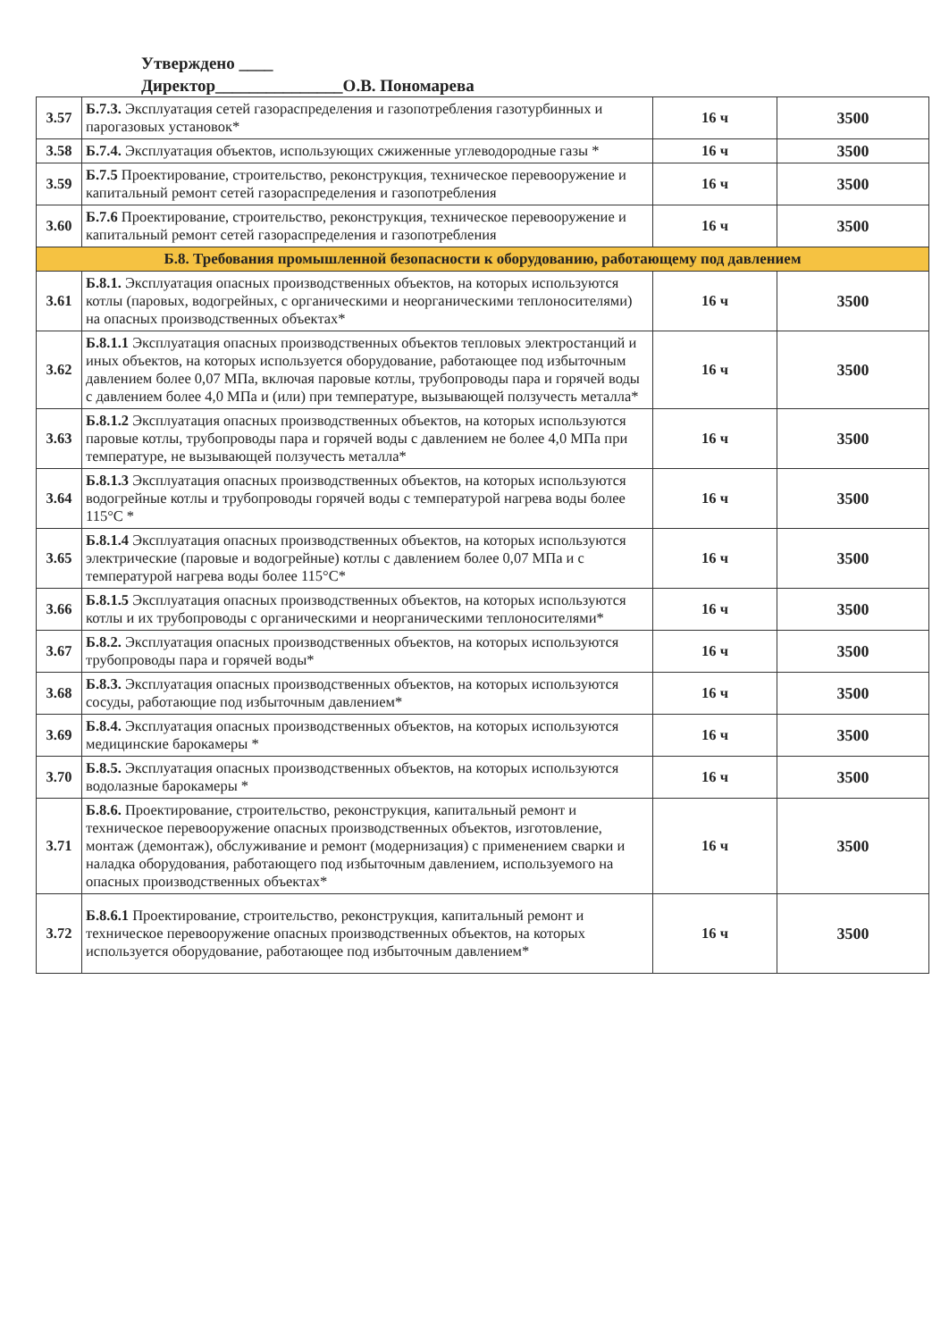Утверждено ____
Директор_______________О.В. Пономарева
| 3.57 | Б.7.3. Эксплуатация сетей газораспределения и газопотребления газотурбинных и парогазовых установок* | 16 ч | 3500 |
| 3.58 | Б.7.4. Эксплуатация объектов, использующих сжиженные углеводородные газы * | 16 ч | 3500 |
| 3.59 | Б.7.5 Проектирование, строительство, реконструкция, техническое перевооружение и капитальный ремонт сетей газораспределения и газопотребления | 16 ч | 3500 |
| 3.60 | Б.7.6 Проектирование, строительство, реконструкция, техническое перевооружение и капитальный ремонт сетей газораспределения и газопотребления | 16 ч | 3500 |
| Б.8. Требования промышленной безопасности к оборудованию, работающему под давлением | | | |
| 3.61 | Б.8.1. Эксплуатация опасных производственных объектов, на которых используются котлы (паровых, водогрейных, с органическими и неорганическими теплоносителями) на опасных производственных объектах* | 16 ч | 3500 |
| 3.62 | Б.8.1.1 Эксплуатация опасных производственных объектов тепловых электростанций и иных объектов, на которых используется оборудование, работающее под избыточным давлением более 0,07 МПа, включая паровые котлы, трубопроводы пара и горячей воды с давлением более 4,0 МПа и (или) при температуре, вызывающей ползучесть металла* | 16 ч | 3500 |
| 3.63 | Б.8.1.2 Эксплуатация опасных производственных объектов, на которых используются паровые котлы, трубопроводы пара и горячей воды с давлением не более 4,0 МПа при температуре, не вызывающей ползучесть металла* | 16 ч | 3500 |
| 3.64 | Б.8.1.3 Эксплуатация опасных производственных объектов, на которых используются водогрейные котлы и трубопроводы горячей воды с температурой нагрева воды более 115°С * | 16 ч | 3500 |
| 3.65 | Б.8.1.4 Эксплуатация опасных производственных объектов, на которых используются электрические (паровые и водогрейные) котлы с давлением более 0,07 МПа и с температурой нагрева воды более 115°С* | 16 ч | 3500 |
| 3.66 | Б.8.1.5 Эксплуатация опасных производственных объектов, на которых используются котлы и их трубопроводы с органическими и неорганическими теплоносителями* | 16 ч | 3500 |
| 3.67 | Б.8.2. Эксплуатация опасных производственных объектов, на которых используются трубопроводы пара и горячей воды* | 16 ч | 3500 |
| 3.68 | Б.8.3. Эксплуатация опасных производственных объектов, на которых используются сосуды, работающие под избыточным давлением* | 16 ч | 3500 |
| 3.69 | Б.8.4. Эксплуатация опасных производственных объектов, на которых используются медицинские барокамеры * | 16 ч | 3500 |
| 3.70 | Б.8.5. Эксплуатация опасных производственных объектов, на которых используются водолазные барокамеры * | 16 ч | 3500 |
| 3.71 | Б.8.6. Проектирование, строительство, реконструкция, капитальный ремонт и техническое перевооружение опасных производственных объектов, изготовление, монтаж (демонтаж), обслуживание и ремонт (модернизация) с применением сварки и наладка оборудования, работающего под избыточным давлением, используемого на опасных производственных объектах* | 16 ч | 3500 |
| 3.72 | Б.8.6.1 Проектирование, строительство, реконструкция, капитальный ремонт и техническое перевооружение опасных производственных объектов, на которых используется оборудование, работающее под избыточным давлением* | 16 ч | 3500 |